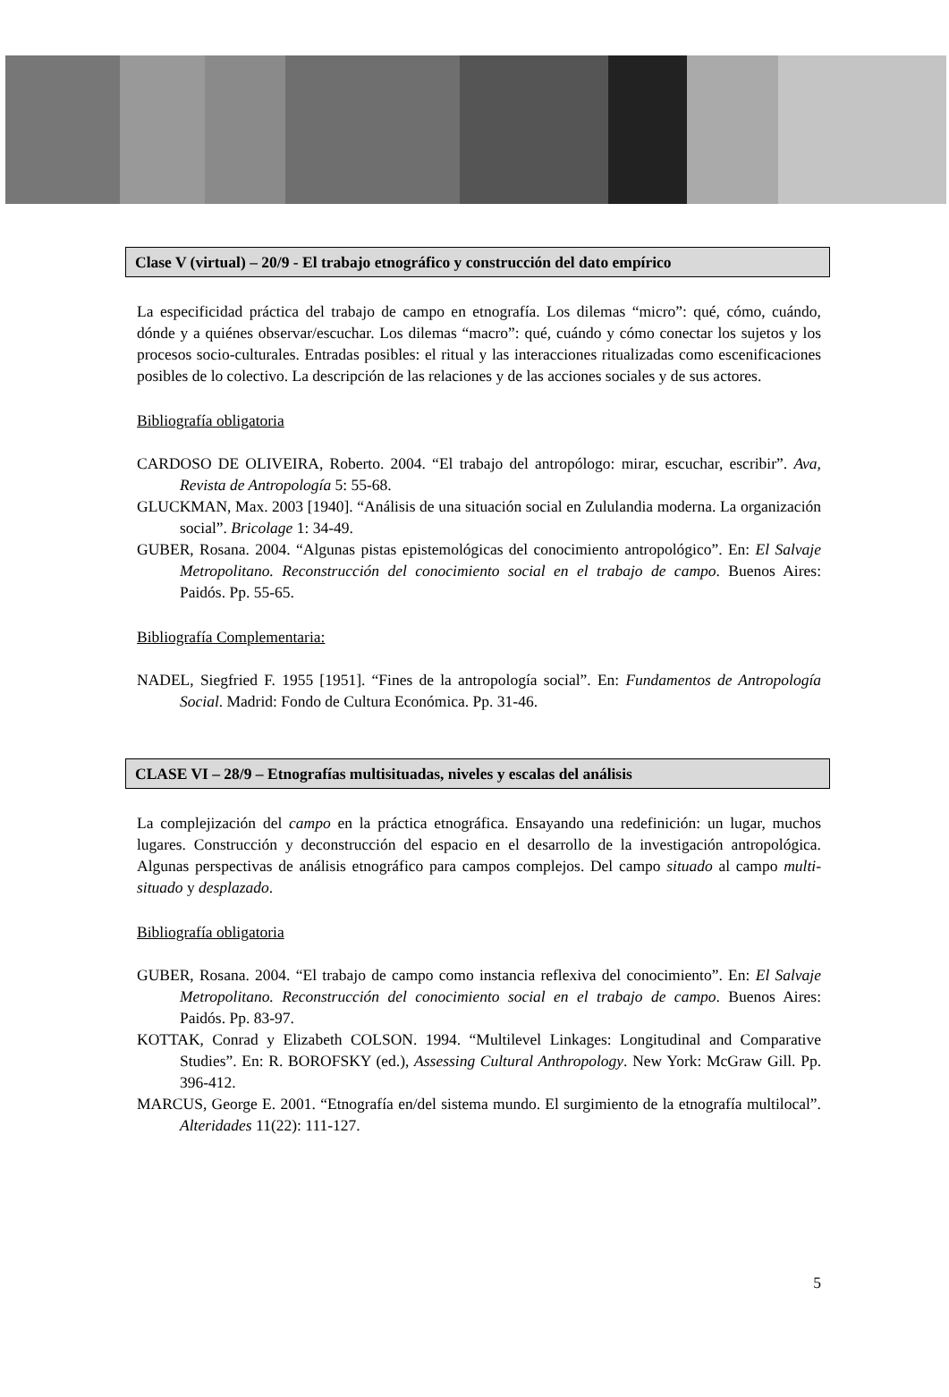Clase V (virtual) – 20/9 - El trabajo etnográfico y construcción del dato empírico
La especificidad práctica del trabajo de campo en etnografía. Los dilemas “micro”: qué, cómo, cuándo, dónde y a quiénes observar/escuchar. Los dilemas “macro”: qué, cuándo y cómo conectar los sujetos y los procesos socio-culturales. Entradas posibles: el ritual y las interacciones ritualizadas como escenificaciones posibles de lo colectivo. La descripción de las relaciones y de las acciones sociales y de sus actores.
Bibliografía obligatoria
CARDOSO DE OLIVEIRA, Roberto. 2004. “El trabajo del antropólogo: mirar, escuchar, escribir”. Ava, Revista de Antropología 5: 55-68.
GLUCKMAN, Max. 2003 [1940]. “Análisis de una situación social en Zululandia moderna. La organización social”. Bricolage 1: 34-49.
GUBER, Rosana. 2004. “Algunas pistas epistemológicas del conocimiento antropológico”. En: El Salvaje Metropolitano. Reconstrucción del conocimiento social en el trabajo de campo. Buenos Aires: Paidós. Pp. 55-65.
Bibliografía Complementaria:
NADEL, Siegfried F. 1955 [1951]. “Fines de la antropología social”. En: Fundamentos de Antropología Social. Madrid: Fondo de Cultura Económica. Pp. 31-46.
CLASE VI – 28/9 – Etnografías multisituadas, niveles y escalas del análisis
La complejización del campo en la práctica etnográfica. Ensayando una redefinición: un lugar, muchos lugares. Construcción y deconstrucción del espacio en el desarrollo de la investigación antropológica. Algunas perspectivas de análisis etnográfico para campos complejos. Del campo situado al campo multi-situado y desplazado.
Bibliografía obligatoria
GUBER, Rosana. 2004. “El trabajo de campo como instancia reflexiva del conocimiento”. En: El Salvaje Metropolitano. Reconstrucción del conocimiento social en el trabajo de campo. Buenos Aires: Paidós. Pp. 83-97.
KOTTAK, Conrad y Elizabeth COLSON. 1994. “Multilevel Linkages: Longitudinal and Comparative Studies”. En: R. BOROFSKY (ed.), Assessing Cultural Anthropology. New York: McGraw Gill. Pp. 396-412.
MARCUS, George E. 2001. “Etnografía en/del sistema mundo. El surgimiento de la etnografía multilocal”. Alteridades 11(22): 111-127.
5